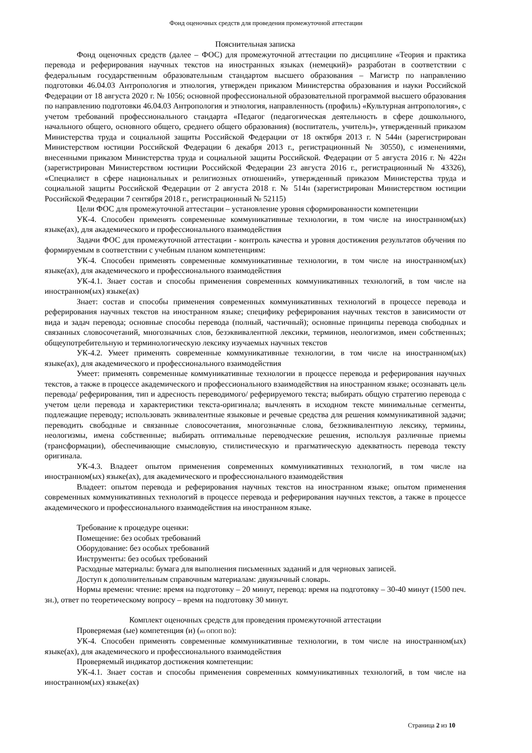Фонд оценочных средств для проведения промежуточной аттестации
Пояснительная записка
Фонд оценочных средств (далее – ФОС) для промежуточной аттестации по дисциплине «Теория и практика перевода и реферирования научных текстов на иностранных языках (немецкий)» разработан в соответствии с федеральным государственным образовательным стандартом высшего образования – Магистр по направлению подготовки 46.04.03 Антропология и этнология, утвержден приказом Министерства образования и науки Российской Федерации от 18 августа 2020 г. № 1056; основной профессиональной образовательной программой высшего образования по направлению подготовки 46.04.03 Антропология и этнология, направленность (профиль) «Культурная антропология», с учетом требований профессионального стандарта «Педагог (педагогическая деятельность в сфере дошкольного, начального общего, основного общего, среднего общего образования) (воспитатель, учитель)», утвержденный приказом Министерства труда и социальной защиты Российской Федерации от 18 октября 2013 г. N 544н (зарегистрирован Министерством юстиции Российской Федерации 6 декабря 2013 г., регистрационный № 30550), с изменениями, внесенными приказом Министерства труда и социальной защиты Российской. Федерации от 5 августа 2016 г. № 422н (зарегистрирован Министерством юстиции Российской Федерации 23 августа 2016 г., регистрационный № 43326), «Специалист в сфере национальных и религиозных отношений», утвержденный приказом Министерства труда и социальной защиты Российской Федерации от 2 августа 2018 г. № 514н (зарегистрирован Министерством юстиции Российской Федерации 7 сентября 2018 г., регистрационный № 52115)
Цели ФОС для промежуточной аттестации – установление уровня сформированности компетенции
УК-4. Способен применять современные коммуникативные технологии, в том числе на иностранном(ых) языке(ах), для академического и профессионального взаимодействия
Задачи ФОС для промежуточной аттестации - контроль качества и уровня достижения результатов обучения по формируемым в соответствии с учебным планом компетенциям:
УК-4. Способен применять современные коммуникативные технологии, в том числе на иностранном(ых) языке(ах), для академического и профессионального взаимодействия
УК-4.1. Знает состав и способы применения современных коммуникативных технологий, в том числе на иностранном(ых) языке(ах)
Знает: состав и способы применения современных коммуникативных технологий в процессе перевода и реферирования научных текстов на иностранном языке; специфику реферирования научных текстов в зависимости от вида и задач перевода; основные способы перевода (полный, частичный); основные принципы перевода свободных и связанных словосочетаний, многозначных слов, безэквивалентной лексики, терминов, неологизмов, имен собственных; общеупотребительную и терминологическую лексику изучаемых научных текстов
УК-4.2. Умеет применять современные коммуникативные технологии, в том числе на иностранном(ых) языке(ах), для академического и профессионального взаимодействия
Умеет: применять современные коммуникативные технологии в процессе перевода и реферирования научных текстов, а также в процессе академического и профессионального взаимодействия на иностранном языке; осознавать цель перевода/ реферирования, тип и адресность переводимого/ реферируемого текста; выбирать общую стратегию перевода с учетом цели перевода и характеристики текста-оригинала; вычленять в исходном тексте минимальные сегменты, подлежащие переводу; использовать эквивалентные языковые и речевые средства для решения коммуникативной задачи; переводить свободные и связанные словосочетания, многозначные слова, безэквивалентную лексику, термины, неологизмы, имена собственные; выбирать оптимальные переводческие решения, используя различные приемы (трансформации), обеспечивающие смысловую, стилистическую и прагматическую адекватность перевода тексту оригинала.
УК-4.3. Владеет опытом применения современных коммуникативных технологий, в том числе на иностранном(ых) языке(ах), для академического и профессионального взаимодействия
Владеет: опытом перевода и реферирования научных текстов на иностранном языке; опытом применения современных коммуникативных технологий в процессе перевода и реферирования научных текстов, а также в процессе академического и профессионального взаимодействия на иностранном языке.
Требование к процедуре оценки:
Помещение: без особых требований
Оборудование: без особых требований
Инструменты: без особых требований
Расходные материалы: бумага для выполнения письменных заданий и для черновых записей.
Доступ к дополнительным справочным материалам: двуязычный словарь.
Нормы времени: чтение: время на подготовку – 20 минут, перевод: время на подготовку – 30-40 минут (1500 печ. зн.), ответ по теоретическому вопросу – время на подготовку 30 минут.
Комплект оценочных средств для проведения промежуточной аттестации
Проверяемая (ые) компетенция (и) (из ОПОП ВО):
УК-4. Способен применять современные коммуникативные технологии, в том числе на иностранном(ых) языке(ах), для академического и профессионального взаимодействия
Проверяемый индикатор достижения компетенции:
УК-4.1. Знает состав и способы применения современных коммуникативных технологий, в том числе на иностранном(ых) языке(ах)
Страница 2 из 10